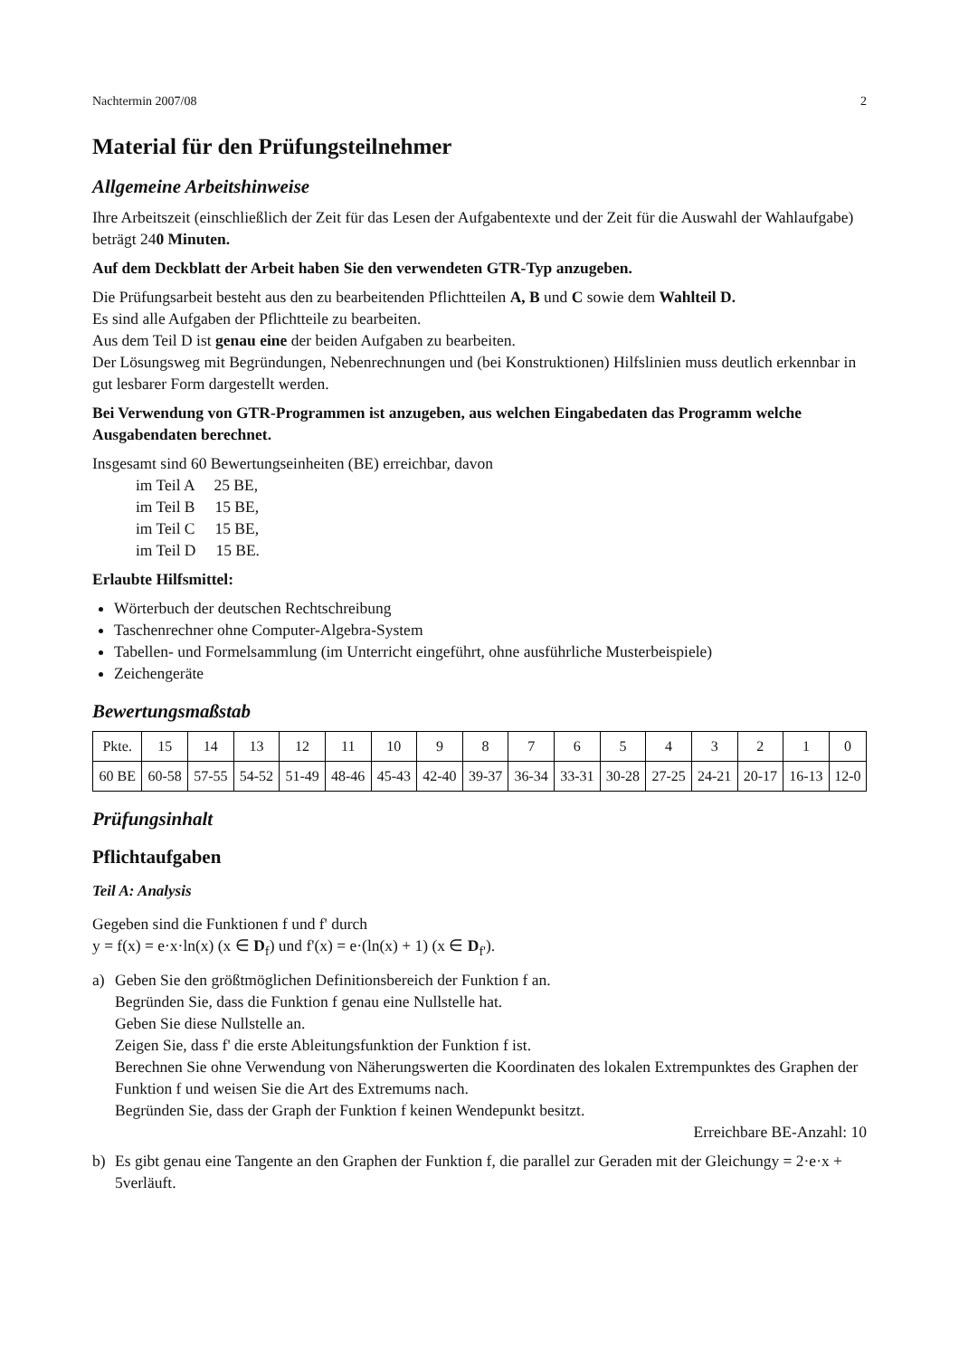Nachtermin 2007/08 2
Material für den Prüfungsteilnehmer
Allgemeine Arbeitshinweise
Ihre Arbeitszeit (einschließlich der Zeit für das Lesen der Aufgabentexte und der Zeit für die Auswahl der Wahlaufgabe) beträgt 240 Minuten.
Auf dem Deckblatt der Arbeit haben Sie den verwendeten GTR-Typ anzugeben.
Die Prüfungsarbeit besteht aus den zu bearbeitenden Pflichtteilen A, B und C sowie dem Wahlteil D.
Es sind alle Aufgaben der Pflichtteile zu bearbeiten.
Aus dem Teil D ist genau eine der beiden Aufgaben zu bearbeiten.
Der Lösungsweg mit Begründungen, Nebenrechnungen und (bei Konstruktionen) Hilfslinien muss deutlich erkennbar in gut lesbarer Form dargestellt werden.
Bei Verwendung von GTR-Programmen ist anzugeben, aus welchen Eingabedaten das Programm welche Ausgabendaten berechnet.
Insgesamt sind 60 Bewertungseinheiten (BE) erreichbar, davon
im Teil A 25 BE,
im Teil B 15 BE,
im Teil C 15 BE,
im Teil D 15 BE.
Erlaubte Hilfsmittel:
Wörterbuch der deutschen Rechtschreibung
Taschenrechner ohne Computer-Algebra-System
Tabellen- und Formelsammlung (im Unterricht eingeführt, ohne ausführliche Musterbeispiele)
Zeichengeräte
Bewertungsmaßstab
| Pkte. | 15 | 14 | 13 | 12 | 11 | 10 | 9 | 8 | 7 | 6 | 5 | 4 | 3 | 2 | 1 | 0 |
| --- | --- | --- | --- | --- | --- | --- | --- | --- | --- | --- | --- | --- | --- | --- | --- | --- |
| 60 BE | 60-58 | 57-55 | 54-52 | 51-49 | 48-46 | 45-43 | 42-40 | 39-37 | 36-34 | 33-31 | 30-28 | 27-25 | 24-21 | 20-17 | 16-13 | 12-0 |
Prüfungsinhalt
Pflichtaufgaben
Teil A: Analysis
Gegeben sind die Funktionen f und f' durch
y = f(x) = e·x·ln(x) (x ∈ D<sub>f</sub>) und f'(x) = e·(ln(x) + 1) (x ∈ D<sub>f'</sub>).
a) Geben Sie den größtmöglichen Definitionsbereich der Funktion f an.
Begründen Sie, dass die Funktion f genau eine Nullstelle hat.
Geben Sie diese Nullstelle an.
Zeigen Sie, dass f' die erste Ableitungsfunktion der Funktion f ist.
Berechnen Sie ohne Verwendung von Näherungswerten die Koordinaten des lokalen Extrempunktes des Graphen der Funktion f und weisen Sie die Art des Extremums nach.
Begründen Sie, dass der Graph der Funktion f keinen Wendepunkt besitzt.
Erreichbare BE-Anzahl: 10
b) Es gibt genau eine Tangente an den Graphen der Funktion f, die parallel zur Geraden mit der Gleichungy = 2·e·x + 5verläuft.